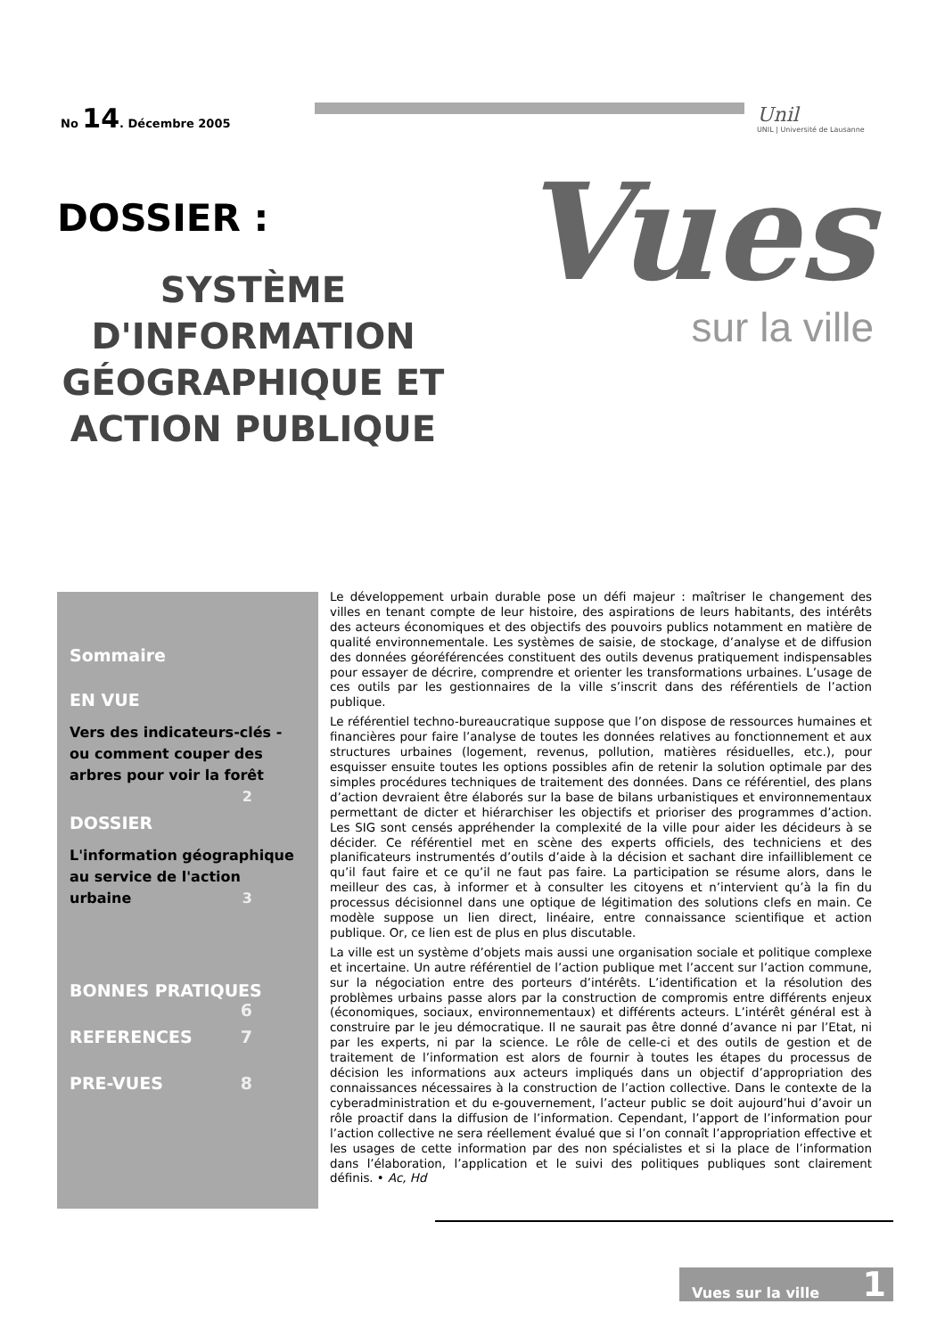No 14. Décembre 2005
Unil
UNIL | Université de Lausanne
DOSSIER :
SYSTÈME D'INFORMATION GÉOGRAPHIQUE ET ACTION PUBLIQUE
Vues
sur la ville
Sommaire
EN VUE
Vers des indicateurs-clés - ou comment couper des arbres pour voir la forêt 2
DOSSIER
L'information géographique au service de l'action urbaine 3
BONNES PRATIQUES 6
REFERENCES 7
PRE-VUES 8
Le développement urbain durable pose un défi majeur : maîtriser le changement des villes en tenant compte de leur histoire, des aspirations de leurs habitants, des intérêts des acteurs économiques et des objectifs des pouvoirs publics notamment en matière de qualité environnementale. Les systèmes de saisie, de stockage, d’analyse et de diffusion des données géoréférencées constituent des outils devenus pratiquement indispensables pour essayer de décrire, comprendre et orienter les transformations urbaines. L’usage de ces outils par les gestionnaires de la ville s’inscrit dans des référentiels de l’action publique.
Le référentiel techno-bureaucratique suppose que l’on dispose de ressources humaines et financières pour faire l’analyse de toutes les données relatives au fonctionnement et aux structures urbaines (logement, revenus, pollution, matières résiduelles, etc.), pour esquisser ensuite toutes les options possibles afin de retenir la solution optimale par des simples procédures techniques de traitement des données. Dans ce référentiel, des plans d’action devraient être élaborés sur la base de bilans urbanistiques et environnementaux permettant de dicter et hiérarchiser les objectifs et prioriser des programmes d’action. Les SIG sont censés appréhender la complexité de la ville pour aider les décideurs à se décider. Ce référentiel met en scène des experts officiels, des techniciens et des planificateurs instrumentés d’outils d’aide à la décision et sachant dire infailliblement ce qu’il faut faire et ce qu’il ne faut pas faire. La participation se résume alors, dans le meilleur des cas, à informer et à consulter les citoyens et n’intervient qu’à la fin du processus décisionnel dans une optique de légitimation des solutions clefs en main. Ce modèle suppose un lien direct, linéaire, entre connaissance scientifique et action publique. Or, ce lien est de plus en plus discutable.
La ville est un système d’objets mais aussi une organisation sociale et politique complexe et incertaine. Un autre référentiel de l’action publique met l’accent sur l’action commune, sur la négociation entre des porteurs d’intérêts. L’identification et la résolution des problèmes urbains passe alors par la construction de compromis entre différents enjeux (économiques, sociaux, environnementaux) et différents acteurs. L’intérêt général est à construire par le jeu démocratique. Il ne saurait pas être donné d’avance ni par l’Etat, ni par les experts, ni par la science. Le rôle de celle-ci et des outils de gestion et de traitement de l’information est alors de fournir à toutes les étapes du processus de décision les informations aux acteurs impliqués dans un objectif d’appropriation des connaissances nécessaires à la construction de l’action collective. Dans le contexte de la cyberadministration et du e-gouvernement, l’acteur public se doit aujourd’hui d’avoir un rôle proactif dans la diffusion de l’information. Cependant, l’apport de l’information pour l’action collective ne sera réellement évalué que si l’on connaît l’appropriation effective et les usages de cette information par des non spécialistes et si la place de l’information dans l’élaboration, l’application et le suivi des politiques publiques sont clairement définis. • Ac, Hd
Vues sur la ville 1